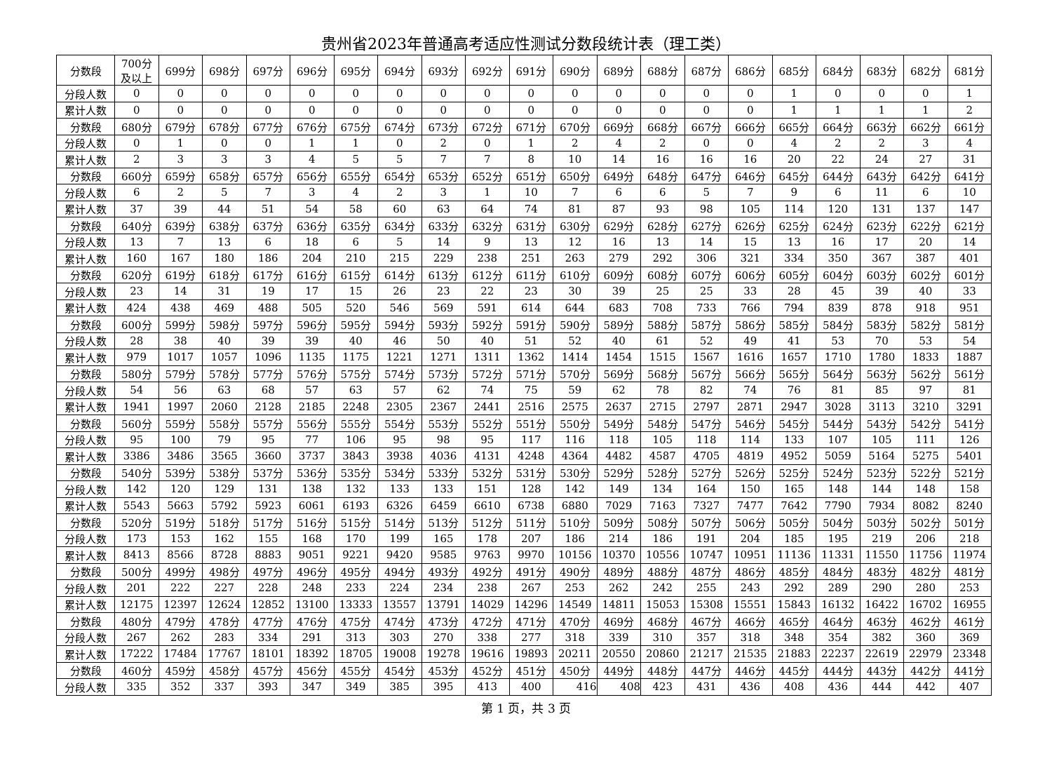贵州省2023年普通高考适应性测试分数段统计表（理工类）
| 分数段 | 700分 及以上 | 699分 | 698分 | 697分 | 696分 | 695分 | 694分 | 693分 | 692分 | 691分 | 690分 | 689分 | 688分 | 687分 | 686分 | 685分 | 684分 | 683分 | 682分 | 681分 |
| 分段人数 | 0 | 0 | 0 | 0 | 0 | 0 | 0 | 0 | 0 | 0 | 0 | 0 | 0 | 0 | 0 | 1 | 0 | 0 | 0 | 1 |
| 累计人数 | 0 | 0 | 0 | 0 | 0 | 0 | 0 | 0 | 0 | 0 | 0 | 0 | 0 | 0 | 0 | 1 | 1 | 1 | 1 | 2 |
| 分数段 | 680分 | 679分 | 678分 | 677分 | 676分 | 675分 | 674分 | 673分 | 672分 | 671分 | 670分 | 669分 | 668分 | 667分 | 666分 | 665分 | 664分 | 663分 | 662分 | 661分 |
| 分段人数 | 0 | 1 | 0 | 0 | 1 | 1 | 0 | 2 | 0 | 1 | 2 | 4 | 2 | 0 | 0 | 4 | 2 | 2 | 3 | 4 |
| 累计人数 | 2 | 3 | 3 | 3 | 4 | 5 | 5 | 7 | 7 | 8 | 10 | 14 | 16 | 16 | 16 | 20 | 22 | 24 | 27 | 31 |
| 分数段 | 660分 | 659分 | 658分 | 657分 | 656分 | 655分 | 654分 | 653分 | 652分 | 651分 | 650分 | 649分 | 648分 | 647分 | 646分 | 645分 | 644分 | 643分 | 642分 | 641分 |
| 分段人数 | 6 | 2 | 5 | 7 | 3 | 4 | 2 | 3 | 1 | 10 | 7 | 6 | 6 | 5 | 7 | 9 | 6 | 11 | 6 | 10 |
| 累计人数 | 37 | 39 | 44 | 51 | 54 | 58 | 60 | 63 | 64 | 74 | 81 | 87 | 93 | 98 | 105 | 114 | 120 | 131 | 137 | 147 |
| 分数段 | 640分 | 639分 | 638分 | 637分 | 636分 | 635分 | 634分 | 633分 | 632分 | 631分 | 630分 | 629分 | 628分 | 627分 | 626分 | 625分 | 624分 | 623分 | 622分 | 621分 |
| 分段人数 | 13 | 7 | 13 | 6 | 18 | 6 | 5 | 14 | 9 | 13 | 12 | 16 | 13 | 14 | 15 | 13 | 16 | 17 | 20 | 14 |
| 累计人数 | 160 | 167 | 180 | 186 | 204 | 210 | 215 | 229 | 238 | 251 | 263 | 279 | 292 | 306 | 321 | 334 | 350 | 367 | 387 | 401 |
| 分数段 | 620分 | 619分 | 618分 | 617分 | 616分 | 615分 | 614分 | 613分 | 612分 | 611分 | 610分 | 609分 | 608分 | 607分 | 606分 | 605分 | 604分 | 603分 | 602分 | 601分 |
| 分段人数 | 23 | 14 | 31 | 19 | 17 | 15 | 26 | 23 | 22 | 23 | 30 | 39 | 25 | 25 | 33 | 28 | 45 | 39 | 40 | 33 |
| 累计人数 | 424 | 438 | 469 | 488 | 505 | 520 | 546 | 569 | 591 | 614 | 644 | 683 | 708 | 733 | 766 | 794 | 839 | 878 | 918 | 951 |
| 分数段 | 600分 | 599分 | 598分 | 597分 | 596分 | 595分 | 594分 | 593分 | 592分 | 591分 | 590分 | 589分 | 588分 | 587分 | 586分 | 585分 | 584分 | 583分 | 582分 | 581分 |
| 分段人数 | 28 | 38 | 40 | 39 | 39 | 40 | 46 | 50 | 40 | 51 | 52 | 40 | 61 | 52 | 49 | 41 | 53 | 70 | 53 | 54 |
| 累计人数 | 979 | 1017 | 1057 | 1096 | 1135 | 1175 | 1221 | 1271 | 1311 | 1362 | 1414 | 1454 | 1515 | 1567 | 1616 | 1657 | 1710 | 1780 | 1833 | 1887 |
| 分数段 | 580分 | 579分 | 578分 | 577分 | 576分 | 575分 | 574分 | 573分 | 572分 | 571分 | 570分 | 569分 | 568分 | 567分 | 566分 | 565分 | 564分 | 563分 | 562分 | 561分 |
| 分段人数 | 54 | 56 | 63 | 68 | 57 | 63 | 57 | 62 | 74 | 75 | 59 | 62 | 78 | 82 | 74 | 76 | 81 | 85 | 97 | 81 |
| 累计人数 | 1941 | 1997 | 2060 | 2128 | 2185 | 2248 | 2305 | 2367 | 2441 | 2516 | 2575 | 2637 | 2715 | 2797 | 2871 | 2947 | 3028 | 3113 | 3210 | 3291 |
| 分数段 | 560分 | 559分 | 558分 | 557分 | 556分 | 555分 | 554分 | 553分 | 552分 | 551分 | 550分 | 549分 | 548分 | 547分 | 546分 | 545分 | 544分 | 543分 | 542分 | 541分 |
| 分段人数 | 95 | 100 | 79 | 95 | 77 | 106 | 95 | 98 | 95 | 117 | 116 | 118 | 105 | 118 | 114 | 133 | 107 | 105 | 111 | 126 |
| 累计人数 | 3386 | 3486 | 3565 | 3660 | 3737 | 3843 | 3938 | 4036 | 4131 | 4248 | 4364 | 4482 | 4587 | 4705 | 4819 | 4952 | 5059 | 5164 | 5275 | 5401 |
| 分数段 | 540分 | 539分 | 538分 | 537分 | 536分 | 535分 | 534分 | 533分 | 532分 | 531分 | 530分 | 529分 | 528分 | 527分 | 526分 | 525分 | 524分 | 523分 | 522分 | 521分 |
| 分段人数 | 142 | 120 | 129 | 131 | 138 | 132 | 133 | 133 | 151 | 128 | 142 | 149 | 134 | 164 | 150 | 165 | 148 | 144 | 148 | 158 |
| 累计人数 | 5543 | 5663 | 5792 | 5923 | 6061 | 6193 | 6326 | 6459 | 6610 | 6738 | 6880 | 7029 | 7163 | 7327 | 7477 | 7642 | 7790 | 7934 | 8082 | 8240 |
| 分数段 | 520分 | 519分 | 518分 | 517分 | 516分 | 515分 | 514分 | 513分 | 512分 | 511分 | 510分 | 509分 | 508分 | 507分 | 506分 | 505分 | 504分 | 503分 | 502分 | 501分 |
| 分段人数 | 173 | 153 | 162 | 155 | 168 | 170 | 199 | 165 | 178 | 207 | 186 | 214 | 186 | 191 | 204 | 185 | 195 | 219 | 206 | 218 |
| 累计人数 | 8413 | 8566 | 8728 | 8883 | 9051 | 9221 | 9420 | 9585 | 9763 | 9970 | 10156 | 10370 | 10556 | 10747 | 10951 | 11136 | 11331 | 11550 | 11756 | 11974 |
| 分数段 | 500分 | 499分 | 498分 | 497分 | 496分 | 495分 | 494分 | 493分 | 492分 | 491分 | 490分 | 489分 | 488分 | 487分 | 486分 | 485分 | 484分 | 483分 | 482分 | 481分 |
| 分段人数 | 201 | 222 | 227 | 228 | 248 | 233 | 224 | 234 | 238 | 267 | 253 | 262 | 242 | 255 | 243 | 292 | 289 | 290 | 280 | 253 |
| 累计人数 | 12175 | 12397 | 12624 | 12852 | 13100 | 13333 | 13557 | 13791 | 14029 | 14296 | 14549 | 14811 | 15053 | 15308 | 15551 | 15843 | 16132 | 16422 | 16702 | 16955 |
| 分数段 | 480分 | 479分 | 478分 | 477分 | 476分 | 475分 | 474分 | 473分 | 472分 | 471分 | 470分 | 469分 | 468分 | 467分 | 466分 | 465分 | 464分 | 463分 | 462分 | 461分 |
| 分段人数 | 267 | 262 | 283 | 334 | 291 | 313 | 303 | 270 | 338 | 277 | 318 | 339 | 310 | 357 | 318 | 348 | 354 | 382 | 360 | 369 |
| 累计人数 | 17222 | 17484 | 17767 | 18101 | 18392 | 18705 | 19008 | 19278 | 19616 | 19893 | 20211 | 20550 | 20860 | 21217 | 21535 | 21883 | 22237 | 22619 | 22979 | 23348 |
| 分数段 | 460分 | 459分 | 458分 | 457分 | 456分 | 455分 | 454分 | 453分 | 452分 | 451分 | 450分 | 449分 | 448分 | 447分 | 446分 | 445分 | 444分 | 443分 | 442分 | 441分 |
| 分段人数 | 335 | 352 | 337 | 393 | 347 | 349 | 385 | 395 | 413 | 400 | 416 | 408 | 423 | 431 | 436 | 408 | 436 | 444 | 442 | 407 |
第 1 页，共 3 页